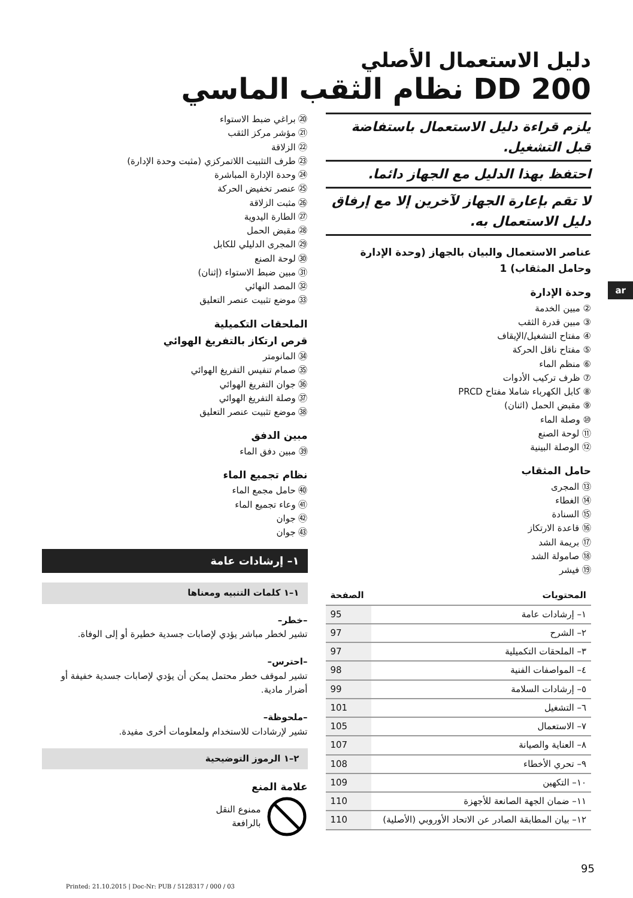دليل الاستعمال الأصلي
DD 200 نظام الثقب الماسي
ar
يلزم قراءة دليل الاستعمال باستفاضة قبل التشغيل.
احتفظ بهذا الدليل مع الجهاز دائما.
لا تقم بإعارة الجهاز لآخرين إلا مع إرفاق دليل الاستعمال به.
عناصر الاستعمال والبيان بالجهاز (وحدة الإدارة وحامل المثقاب) 1
وحدة الإدارة
② مبين الخدمة
③ مبين قدرة الثقب
④ مفتاح التشغيل/الإيقاف
⑤ مفتاح ناقل الحركة
⑥ منظم الماء
⑦ ظرف تركيب الأدوات
⑧ كابل الكهرباء شاملا مفتاح PRCD
⑨ مقبض الحمل (اثنان)
⑩ وصلة الماء
⑪ لوحة الصنع
⑫ الوصلة البينية
حامل المثقاب
⑬ المجرى
⑭ الغطاء
⑮ السنادة
⑯ قاعدة الارتكاز
⑰ بريمة الشد
⑱ صامولة الشد
⑲ فيشر
| المحتويات | الصفحة |
| --- | --- |
| ١– إرشادات عامة | 95 |
| ٢– الشرح | 97 |
| ٣– الملحقات التكميلية | 97 |
| ٤– المواصفات الفنية | 98 |
| ٥– إرشادات السلامة | 99 |
| ٦– التشغيل | 101 |
| ٧– الاستعمال | 105 |
| ٨– العناية والصيانة | 107 |
| ٩– تحري الأخطاء | 108 |
| ١٠– التكهين | 109 |
| ١١– ضمان الجهة الصانعة للأجهزة | 110 |
| ١٢– بيان المطابقة الصادر عن الاتحاد الأوروبي (الأصلية) | 110 |
⑳ براغي ضبط الاستواء
㉑ مؤشر مركز الثقب
㉒ الزلاقة
㉓ طرف التثبيت اللاتمركزي (مثبت وحدة الإدارة)
㉔ وحدة الإدارة المباشرة
㉕ عنصر تخفيض الحركة
㉖ مثبت الزلاقة
㉗ الطارة اليدوية
㉘ مقبض الحمل
㉙ المجرى الدليلي للكابل
㉚ لوحة الصنع
㉛ مبين ضبط الاستواء (إثنان)
㉜ المصد النهائي
㉝ موضع تثبيت عنصر التعليق
الملحقات التكميلية
قرص ارتكاز بالتفريغ الهوائي
㉞ المانومتر
㉟ صمام تنفيس التفريغ الهوائي
㊱ جوان التفريغ الهوائي
㊲ وصلة التفريغ الهوائي
㊳ موضع تثبيت عنصر التعليق
مبين الدفق
㊴ مبين دفق الماء
نظام تجميع الماء
㊵ حامل مجمع الماء
㊶ وعاء تجميع الماء
㊷ جوان
㊸ جوان
١– إرشادات عامة
١–١ كلمات التنبيه ومعناها
–خطر–
تشير لخطر مباشر يؤدي لإصابات جسدية خطيرة أو إلى الوفاة.
–احترس–
تشير لموقف خطر محتمل يمكن أن يؤدي لإصابات جسدية خفيفة أو أضرار مادية.
–ملحوظة–
تشير لإرشادات للاستخدام ولمعلومات أخرى مفيدة.
٢–١ الرموز التوضيحية
علامة المنع
ممنوع النقل
بالرافعة
95
Printed: 21.10.2015 | Doc-Nr: PUB / 5128317 / 000 / 03